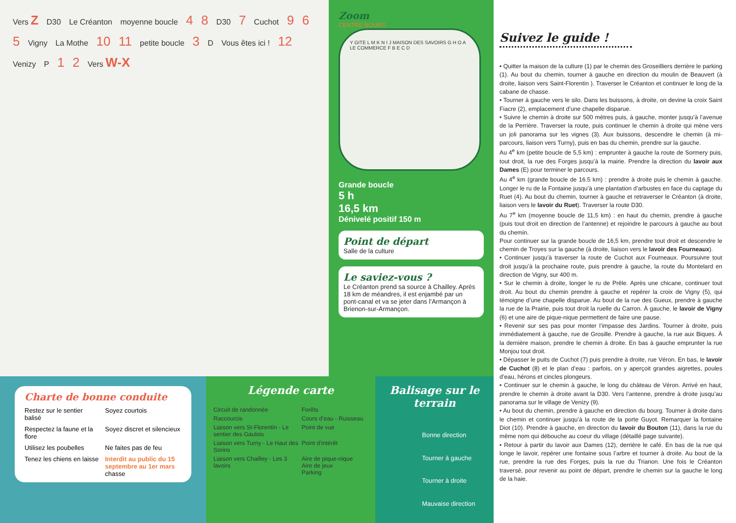Vers Z D30 Le Créanton moyenne boucle 4 8 D30 7 Cuchot 9 6 5 Vigny La Mothe 10 11 petite boucle 3 D Vous êtes ici ! 12 Venizy P 1 2 Vers W-X
Zoom
CENTRE BOURG
Y GITE L M K N I J MAISON DES SAVOIRS G H O A LE COMMERCE F B E C D
Grande boucle
5 h
16,5 km
Dénivelé positif 150 m
Point de départ
Salle de la culture
Le saviez-vous ?
Le Créanton prend sa source à Chailley. Après 18 km de méandres, il est enjambé par un pont-canal et va se jeter dans l’Armançon à Brienon-sur-Armançon.
Charte de bonne conduite
Restez sur le sentier balisé
Soyez courtois
Respectez la faune et la flore
Soyez discret et silencieux
Utilisez les poubelles
Ne faites pas de feu
Tenez les chiens en laisse
Interdit au public du 15 septembre au 1er mars chasse
Légende carte
Circuit de randonnée
Forêts
Raccourcis
Cours d’eau - Ruisseau
Liaison vers St-Florentin - Le sentier des Gaulois
Point de vue
Liaison vers Turny - Le Haut des Sorins
Point d’intérêt
Liaison vers Chailley - Les 3 lavoirs
Aire de pique-nique
Aire de jeux
Parking
Balisage sur le terrain
Bonne direction
Tourner à gauche
Tourner à droite
Mauvaise direction
Suivez le guide !
• Quitter la maison de la culture (1) par le chemin des Groseilliers derrière le parking (1). Au bout du chemin, tourner à gauche en direction du moulin de Beauvert (à droite, liaison vers Saint-Florentin ). Traverser le Créanton et continuer le long de la cabane de chasse.
• Tourner à gauche vers le silo. Dans les buissons, à droite, on devine la croix Saint Fiacre (2), emplacement d’une chapelle disparue.
• Suivre le chemin à droite sur 500 mètres puis, à gauche, monter jusqu’à l’avenue de la Perrière. Traverser la route, puis continuer le chemin à droite qui mène vers un joli panorama sur les vignes (3). Aux buissons, descendre le chemin (à mi-parcours, liaison vers Turny), puis en bas du chemin, prendre sur la gauche.
Au 4<sup>e</sup> km (petite boucle de 5,5 km) : emprunter à gauche la route de Sormery puis, tout droit, la rue des Forges jusqu’à la mairie. Prendre la direction du lavoir aux Dames (E) pour terminer le parcours.
Au 4<sup>e</sup> km (grande boucle de 16.5 km) : prendre à droite puis le chemin à gauche. Longer le ru de la Fontaine jusqu’à une plantation d’arbustes en face du captage du Ruet (4). Au bout du chemin, tourner à gauche et retraverser le Créanton (à droite, liaison vers le lavoir du Ruet). Traverser la route D30.
Au 7<sup>e</sup> km (moyenne boucle de 11,5 km) : en haut du chemin, prendre à gauche (puis tout droit en direction de l’antenne) et rejoindre le parcours à gauche au bout du chemin.
Pour continuer sur la grande boucle de 16,5 km, prendre tout droit et descendre le chemin de Troyes sur la gauche (à droite, liaison vers le lavoir des Fourneaux).
• Continuer jusqu’à traverser la route de Cuchot aux Fourneaux. Poursuivre tout droit jusqu’à la prochaine route, puis prendre à gauche, la route du Montelard en direction de Vigny, sur 400 m.
• Sur le chemin à droite, longer le ru de Prêle. Après une chicane, continuer tout droit. Au bout du chemin prendre à gauche et repérer la croix de Vigny (5), qui témoigne d’une chapelle disparue. Au bout de la rue des Gueux, prendre à gauche la rue de la Prairie, puis tout droit la ruelle du Carron. À gauche, le lavoir de Vigny (6) et une aire de pique-nique permettent de faire une pause.
• Revenir sur ses pas pour monter l’impasse des Jardins. Tourner à droite, puis immédiatement à gauche, rue de Grosille. Prendre à gauche, la rue aux Biques. À la dernière maison, prendre le chemin à droite. En bas à gauche emprunter la rue Monjou tout droit.
• Dépasser le puits de Cuchot (7) puis prendre à droite, rue Véron. En bas, le lavoir de Cuchot (8) et le plan d’eau : parfois, on y aperçoit grandes aigrettes, poules d’eau, hérons et cincles plongeurs.
• Continuer sur le chemin à gauche, le long du château de Véron. Arrivé en haut, prendre le chemin à droite avant la D30. Vers l’antenne, prendre à droite jusqu’au panorama sur le village de Venizy (9).
• Au bout du chemin, prendre à gauche en direction du bourg. Tourner à droite dans le chemin et continuer jusqu’à la route de la porte Guyot. Remarquer la fontaine Diot (10). Prendre à gauche, en direction du lavoir du Bouton (11), dans la rue du même nom qui débouche au coeur du village (détaillé page suivante).
• Retour à partir du lavoir aux Dames (12), derrière le café. En bas de la rue qui longe le lavoir, repérer une fontaine sous l’arbre et tourner à droite. Au bout de la rue, prendre la rue des Forges, puis la rue du Trianon. Une fois le Créanton traversé, pour revenir au point de départ, prendre le chemin sur la gauche le long de la haie.